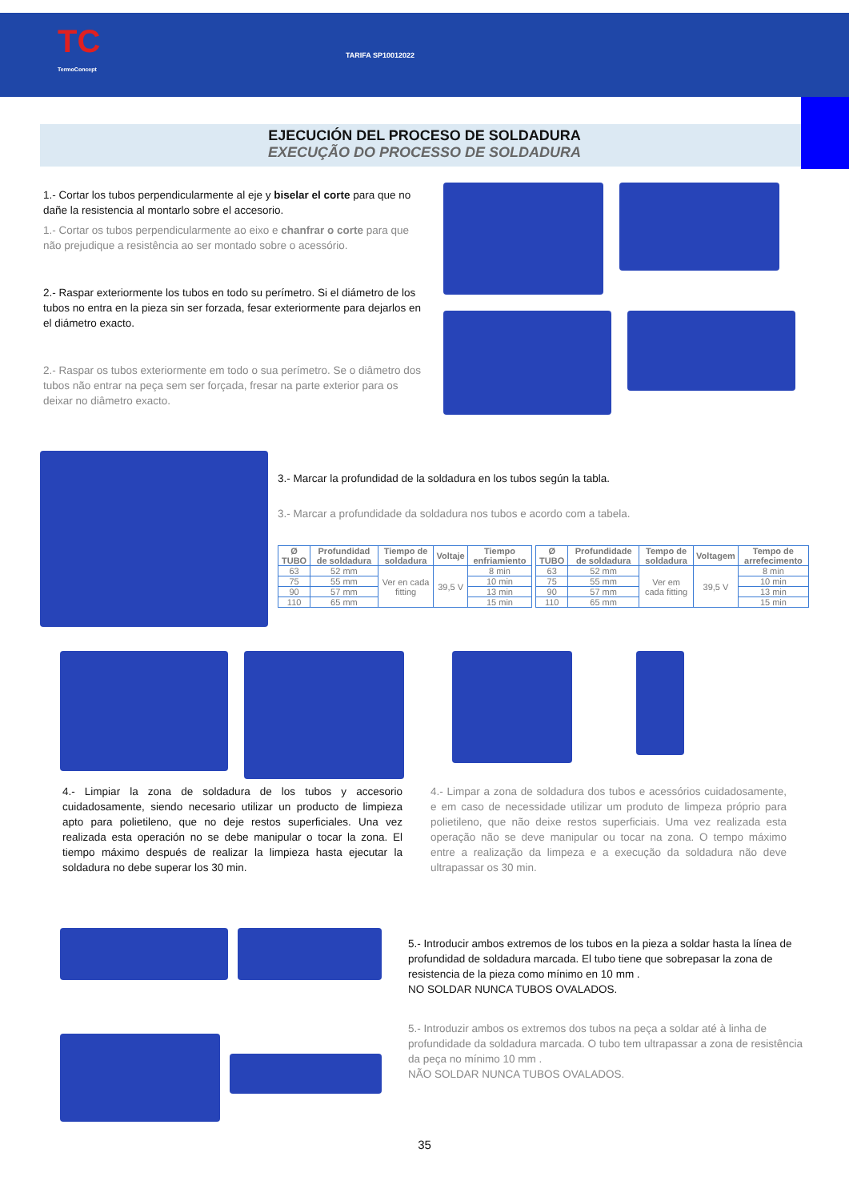TC
TermoConcept
TARIFA SP10012022
EJECUCIÓN DEL PROCESO DE SOLDADURA
EXECUÇÃO DO PROCESSO DE SOLDADURA
1.- Cortar los tubos perpendicularmente al eje y biselar el corte para que no dañe la resistencia al montarlo sobre el accesorio.
1.- Cortar os tubos perpendicularmente ao eixo e chanfrar o corte para que não prejudique a resistência ao ser montado sobre o acessório.
2.- Raspar exteriormente los tubos en todo su perímetro. Si el diámetro de los tubos no entra en la pieza sin ser forzada, fesar exteriormente para dejarlos en el diámetro exacto.
2.- Raspar os tubos exteriormente em todo o sua perímetro. Se o diâmetro dos tubos não entrar na peça sem ser forçada, fresar na parte exterior para os deixar no diâmetro exacto.
3.- Marcar la profundidad de la soldadura en los tubos según la tabla.
3.- Marcar a profundidade da soldadura nos tubos e acordo com a tabela.
| Ø TUBO | Profundidad de soldadura | Tiempo de soldadura | Voltaje | Tiempo enfriamiento |
| --- | --- | --- | --- | --- |
| 63 | 52 mm | Ver en cada fitting | 39,5 V | 8 min |
| 75 | 55 mm | | | 10 min |
| 90 | 57 mm | | | 13 min |
| 110 | 65 mm | | | 15 min |
| Ø TUBO | Profundidade de soldadura | Tempo de soldadura | Voltagem | Tempo de arrefecimento |
| --- | --- | --- | --- | --- |
| 63 | 52 mm | Ver em cada fitting | 39,5 V | 8 min |
| 75 | 55 mm | | | 10 min |
| 90 | 57 mm | | | 13 min |
| 110 | 65 mm | | | 15 min |
4.- Limpiar la zona de soldadura de los tubos y accesorio cuidadosamente, siendo necesario utilizar un producto de limpieza apto para polietileno, que no deje restos superficiales. Una vez realizada esta operación no se debe manipular o tocar la zona. El tiempo máximo después de realizar la limpieza hasta ejecutar la soldadura no debe superar los 30 min.
4.- Limpar a zona de soldadura dos tubos e acessórios cuidadosamente, e em caso de necessidade utilizar um produto de limpeza próprio para polietileno, que não deixe restos superficiais. Uma vez realizada esta operação não se deve manipular ou tocar na zona. O tempo máximo entre a realização da limpeza e a execução da soldadura não deve ultrapassar os 30 min.
5.- Introducir ambos extremos de los tubos en la pieza a soldar hasta la línea de profundidad de soldadura marcada. El tubo tiene que sobrepasar la zona de resistencia de la pieza como mínimo en 10 mm .
NO SOLDAR NUNCA TUBOS OVALADOS.
5.- Introduzir ambos os extremos dos tubos na peça a soldar até à linha de profundidade da soldadura marcada. O tubo tem ultrapassar a zona de resistência da peça no mínimo 10 mm .
NÃO SOLDAR NUNCA TUBOS OVALADOS.
35